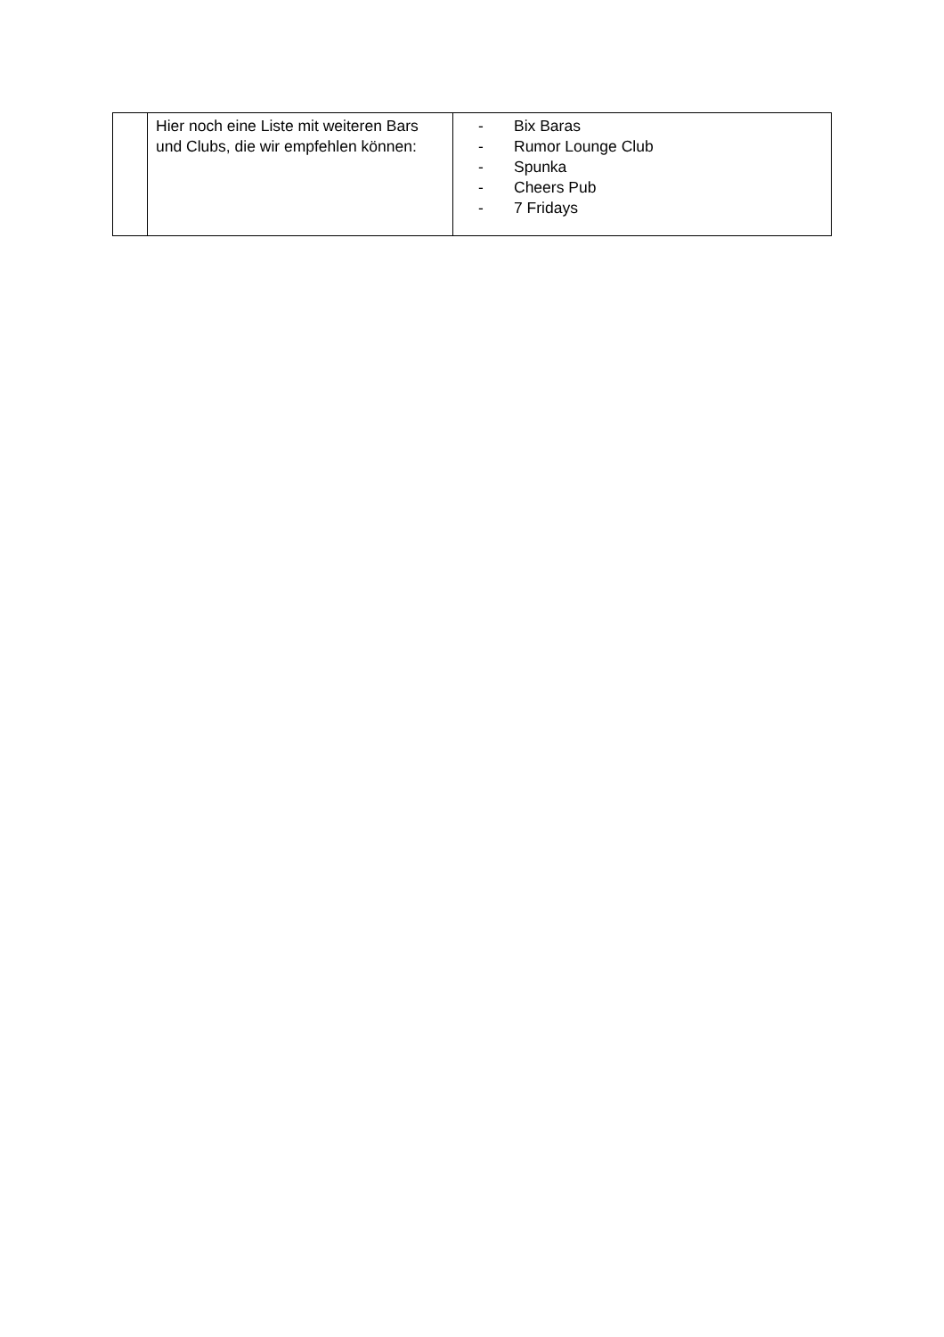| | Hier noch eine Liste mit weiteren Bars und Clubs, die wir empfehlen können: | - Bix Baras - Rumor Lounge Club - Spunka - Cheers Pub - 7 Fridays |